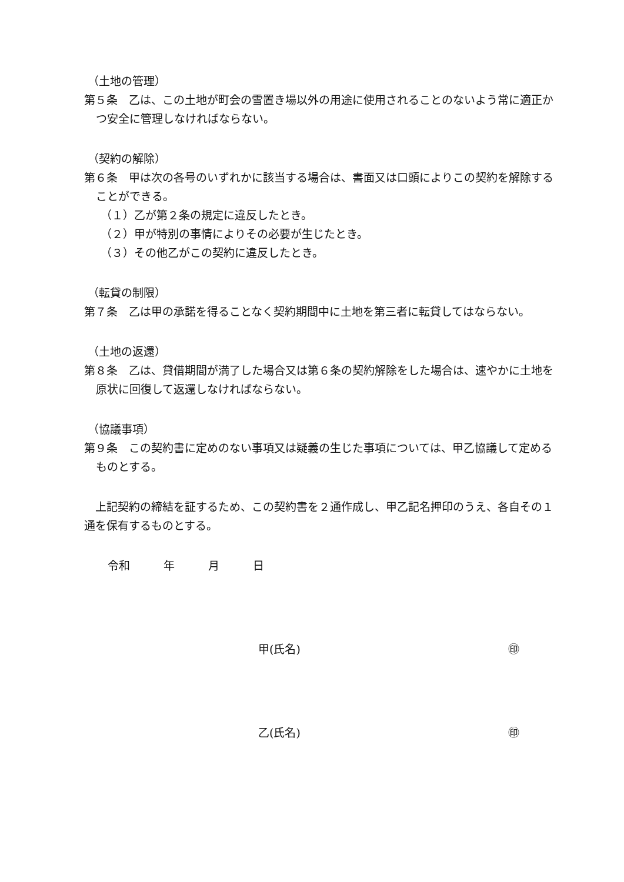（土地の管理）
第５条　乙は、この土地が町会の雪置き場以外の用途に使用されることのないよう常に適正かつ安全に管理しなければならない。
（契約の解除）
第６条　甲は次の各号のいずれかに該当する場合は、書面又は口頭によりこの契約を解除することができる。
（１）乙が第２条の規定に違反したとき。
（２）甲が特別の事情によりその必要が生じたとき。
（３）その他乙がこの契約に違反したとき。
（転貸の制限）
第７条　乙は甲の承諾を得ることなく契約期間中に土地を第三者に転貸してはならない。
（土地の返還）
第８条　乙は、貸借期間が満了した場合又は第６条の契約解除をした場合は、速やかに土地を原状に回復して返還しなければならない。
（協議事項）
第９条　この契約書に定めのない事項又は疑義の生じた事項については、甲乙協議して定めるものとする。
　上記契約の締結を証するため、この契約書を２通作成し、甲乙記名押印のうえ、各自その１通を保有するものとする。
令和　　　年　　　月　　　日
甲(氏名) ㊞
乙(氏名) ㊞